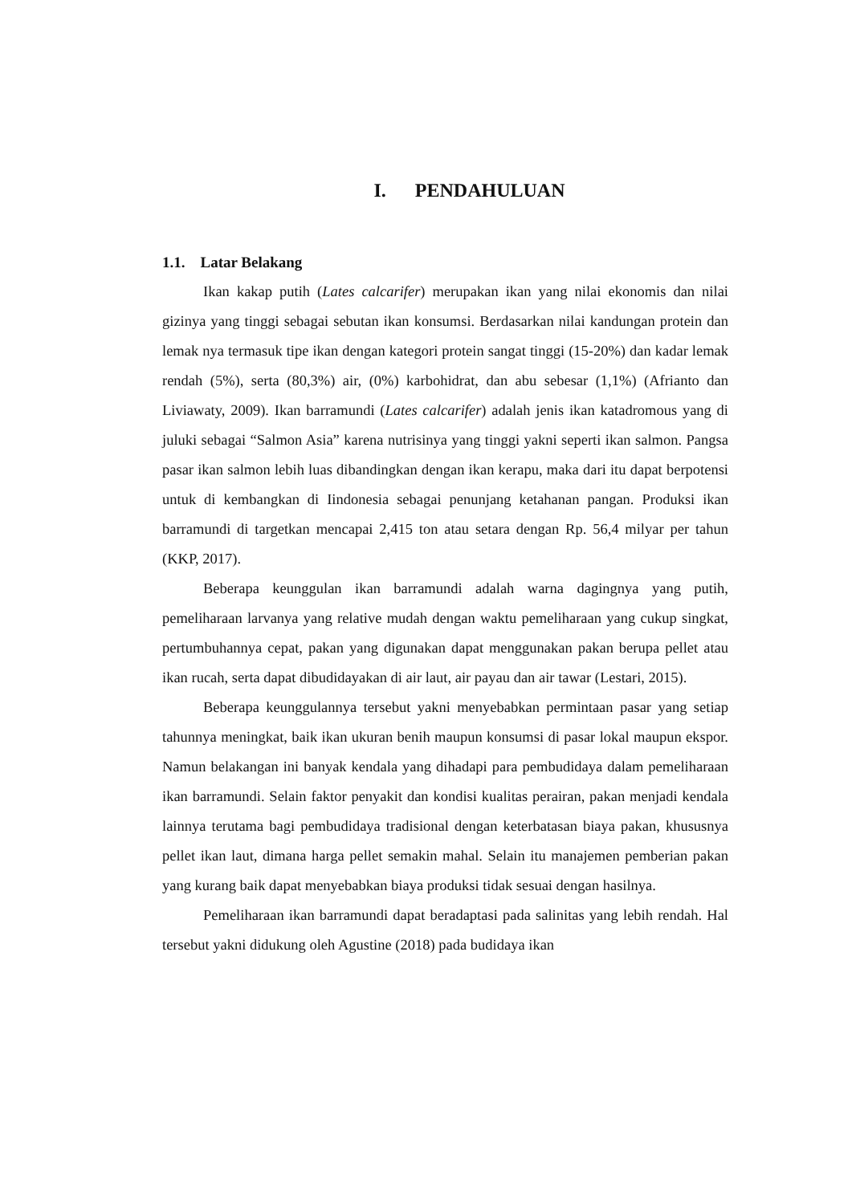I. PENDAHULUAN
1.1. Latar Belakang
Ikan kakap putih (Lates calcarifer) merupakan ikan yang nilai ekonomis dan nilai gizinya yang tinggi sebagai sebutan ikan konsumsi. Berdasarkan nilai kandungan protein dan lemak nya termasuk tipe ikan dengan kategori protein sangat tinggi (15-20%) dan kadar lemak rendah (5%), serta (80,3%) air, (0%) karbohidrat, dan abu sebesar (1,1%) (Afrianto dan Liviawaty, 2009). Ikan barramundi (Lates calcarifer) adalah jenis ikan katadromous yang di juluki sebagai “Salmon Asia” karena nutrisinya yang tinggi yakni seperti ikan salmon. Pangsa pasar ikan salmon lebih luas dibandingkan dengan ikan kerapu, maka dari itu dapat berpotensi untuk di kembangkan di Iindonesia sebagai penunjang ketahanan pangan. Produksi ikan barramundi di targetkan mencapai 2,415 ton atau setara dengan Rp. 56,4 milyar per tahun (KKP, 2017).
Beberapa keunggulan ikan barramundi adalah warna dagingnya yang putih, pemeliharaan larvanya yang relative mudah dengan waktu pemeliharaan yang cukup singkat, pertumbuhannya cepat, pakan yang digunakan dapat menggunakan pakan berupa pellet atau ikan rucah, serta dapat dibudidayakan di air laut, air payau dan air tawar (Lestari, 2015).
Beberapa keunggulannya tersebut yakni menyebabkan permintaan pasar yang setiap tahunnya meningkat, baik ikan ukuran benih maupun konsumsi di pasar lokal maupun ekspor. Namun belakangan ini banyak kendala yang dihadapi para pembudidaya dalam pemeliharaan ikan barramundi. Selain faktor penyakit dan kondisi kualitas perairan, pakan menjadi kendala lainnya terutama bagi pembudidaya tradisional dengan keterbatasan biaya pakan, khususnya pellet ikan laut, dimana harga pellet semakin mahal. Selain itu manajemen pemberian pakan yang kurang baik dapat menyebabkan biaya produksi tidak sesuai dengan hasilnya.
Pemeliharaan ikan barramundi dapat beradaptasi pada salinitas yang lebih rendah. Hal tersebut yakni didukung oleh Agustine (2018) pada budidaya ikan